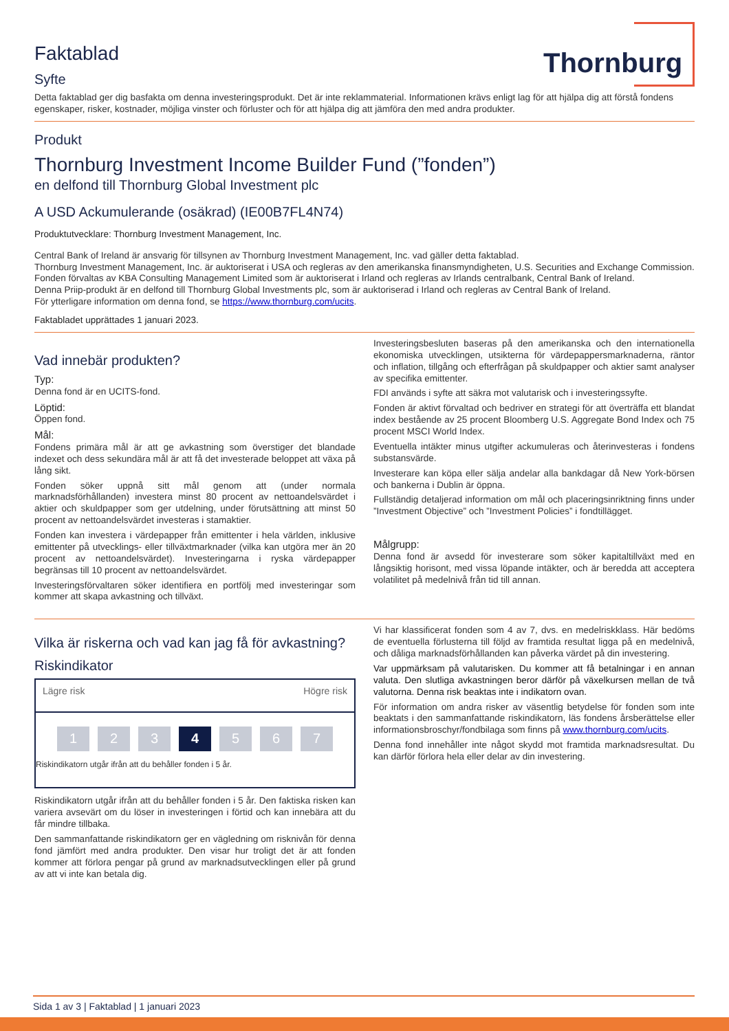Thornburg
Faktablad
Syfte
Detta faktablad ger dig basfakta om denna investeringsprodukt. Det är inte reklammaterial. Informationen krävs enligt lag för att hjälpa dig att förstå fondens egenskaper, risker, kostnader, möjliga vinster och förluster och för att hjälpa dig att jämföra den med andra produkter.
Produkt
Thornburg Investment Income Builder Fund (”fonden”)
en delfond till Thornburg Global Investment plc
A USD Ackumulerande (osäkrad) (IE00B7FL4N74)
Produktutvecklare: Thornburg Investment Management, Inc.
Central Bank of Ireland är ansvarig för tillsynen av Thornburg Investment Management, Inc. vad gäller detta faktablad.
Thornburg Investment Management, Inc. är auktoriserat i USA och regleras av den amerikanska finansmyndigheten, U.S. Securities and Exchange Commission.
Fonden förvaltas av KBA Consulting Management Limited som är auktoriserat i Irland och regleras av Irlands centralbank, Central Bank of Ireland.
Denna Priip-produkt är en delfond till Thornburg Global Investments plc, som är auktoriserad i Irland och regleras av Central Bank of Ireland.
För ytterligare information om denna fond, se https://www.thornburg.com/ucits.
Faktabladet upprättades 1 januari 2023.
Vad innebär produkten?
Typ:
Denna fond är en UCITS-fond.
Löptid:
Öppen fond.
Mål:
Fondens primära mål är att ge avkastning som överstiger det blandade indexet och dess sekundära mål är att få det investerade beloppet att växa på lång sikt.
Fonden söker uppnå sitt mål genom att (under normala marknadsförhållanden) investera minst 80 procent av nettoandelsvärdet i aktier och skuldpapper som ger utdelning, under förutsättning att minst 50 procent av nettoandelsvärdet investeras i stamaktier.
Fonden kan investera i värdepapper från emittenter i hela världen, inklusive emittenter på utvecklings- eller tillväxtmarknader (vilka kan utgöra mer än 20 procent av nettoandelsvärdet). Investeringarna i ryska värdepapper begränsas till 10 procent av nettoandelsvärdet.
Investeringsförvaltaren söker identifiera en portfölj med investeringar som kommer att skapa avkastning och tillväxt.
Investeringsbesluten baseras på den amerikanska och den internationella ekonomiska utvecklingen, utsikterna för värdepappersmarknaderna, räntor och inflation, tillgång och efterfrågan på skuldpapper och aktier samt analyser av specifika emittenter.
FDI används i syfte att säkra mot valutarisk och i investeringssyfte.
Fonden är aktivt förvaltad och bedriver en strategi för att överträffa ett blandat index bestående av 25 procent Bloomberg U.S. Aggregate Bond Index och 75 procent MSCI World Index.
Eventuella intäkter minus utgifter ackumuleras och återinvesteras i fondens substansvärde.
Investerare kan köpa eller sälja andelar alla bankdagar då New York-börsen och bankerna i Dublin är öppna.
Fullständig detaljerad information om mål och placeringsinriktning finns under ”Investment Objective” och ”Investment Policies” i fondtillägget.
Målgrupp:
Denna fond är avsedd för investerare som söker kapitaltillväxt med en långsiktig horisont, med vissa löpande intäkter, och är beredda att acceptera volatilitet på medelnivå från tid till annan.
Vilka är riskerna och vad kan jag få för avkastning?
Riskindikator
Lägre risk Högre risk
1 2 3 4 5 6 7
Riskindikatorn utgår ifrån att du behåller fonden i 5 år.
Riskindikatorn utgår ifrån att du behåller fonden i 5 år. Den faktiska risken kan variera avsevärt om du löser in investeringen i förtid och kan innebära att du får mindre tillbaka.
Den sammanfattande riskindikatorn ger en vägledning om risknivån för denna fond jämfört med andra produkter. Den visar hur troligt det är att fonden kommer att förlora pengar på grund av marknadsutvecklingen eller på grund av att vi inte kan betala dig.
Vi har klassificerat fonden som 4 av 7, dvs. en medelriskklass. Här bedöms de eventuella förlusterna till följd av framtida resultat ligga på en medelnivå, och dåliga marknadsförhållanden kan påverka värdet på din investering.
Var uppmärksam på valutarisken. Du kommer att få betalningar i en annan valuta. Den slutliga avkastningen beror därför på växelkursen mellan de två valutorna. Denna risk beaktas inte i indikatorn ovan.
För information om andra risker av väsentlig betydelse för fonden som inte beaktats i den sammanfattande riskindikatorn, läs fondens årsberättelse eller informationsbroschyr/fondbilaga som finns på www.thornburg.com/ucits.
Denna fond innehåller inte något skydd mot framtida marknadsresultat. Du kan därför förlora hela eller delar av din investering.
Sida 1 av 3 | Faktablad | 1 januari 2023